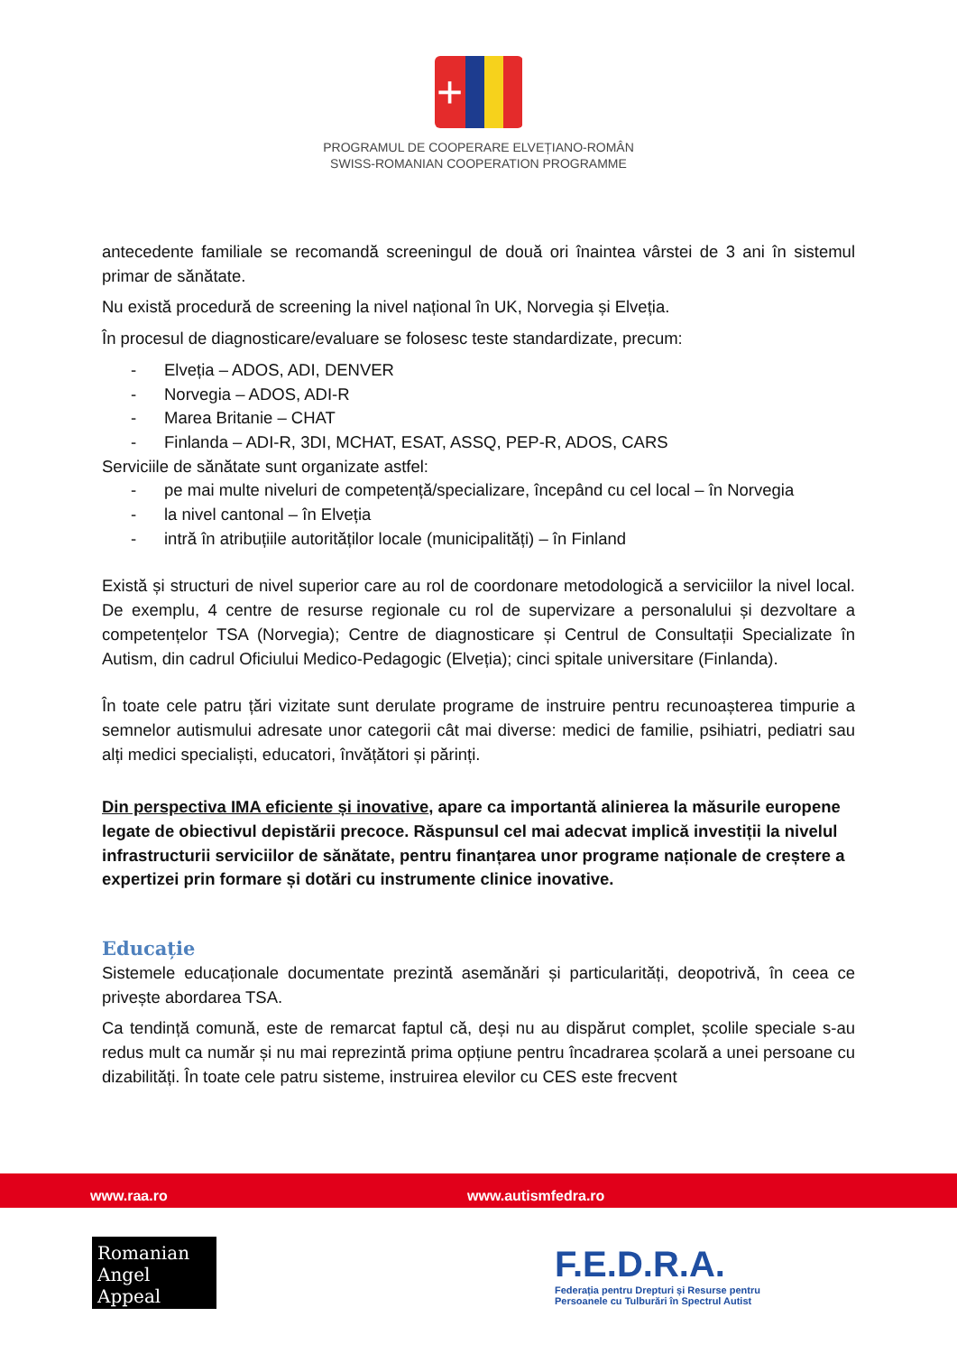+
PROGRAMUL DE COOPERARE ELVEȚIANO-ROMÂN
SWISS-ROMANIAN COOPERATION PROGRAMME
antecedente familiale se recomandă screeningul de două ori înaintea vârstei de 3 ani în sistemul primar de sănătate.
Nu există procedură de screening la nivel național în UK, Norvegia și Elveția.
În procesul de diagnosticare/evaluare se folosesc teste standardizate, precum:
- Elveția – ADOS, ADI, DENVER
- Norvegia – ADOS, ADI-R
- Marea Britanie – CHAT
- Finlanda – ADI-R, 3DI, MCHAT, ESAT, ASSQ, PEP-R, ADOS, CARS
Serviciile de sănătate sunt organizate astfel:
- pe mai multe niveluri de competență/specializare, începând cu cel local – în Norvegia
- la nivel cantonal – în Elveția
- intră în atribuțiile autorităților locale (municipalități) – în Finland
Există și structuri de nivel superior care au rol de coordonare metodologică a serviciilor la nivel local. De exemplu, 4 centre de resurse regionale cu rol de supervizare a personalului și dezvoltare a competențelor TSA (Norvegia); Centre de diagnosticare și Centrul de Consultații Specializate în Autism, din cadrul Oficiului Medico-Pedagogic (Elveția); cinci spitale universitare (Finlanda).
În toate cele patru țări vizitate sunt derulate programe de instruire pentru recunoașterea timpurie a semnelor autismului adresate unor categorii cât mai diverse: medici de familie, psihiatri, pediatri sau alți medici specialiști, educatori, învățători și părinți.
Din perspectiva IMA eficiente și inovative, apare ca importantă alinierea la măsurile europene legate de obiectivul depistării precoce. Răspunsul cel mai adecvat implică investiții la nivelul infrastructurii serviciilor de sănătate, pentru finanțarea unor programe naționale de creștere a expertizei prin formare și dotări cu instrumente clinice inovative.
Educație
Sistemele educaționale documentate prezintă asemănări și particularități, deopotrivă, în ceea ce privește abordarea TSA.
Ca tendință comună, este de remarcat faptul că, deși nu au dispărut complet, școlile speciale s-au redus mult ca număr și nu mai reprezintă prima opțiune pentru încadrarea școlară a unei persoane cu dizabilități. În toate cele patru sisteme, instruirea elevilor cu CES este frecvent
www.raa.ro www.autismfedra.ro
Romanian
Angel Appeal
F.E.D.R.A.
Federația pentru Drepturi și Resurse pentru
Persoanele cu Tulburări în Spectrul Autist